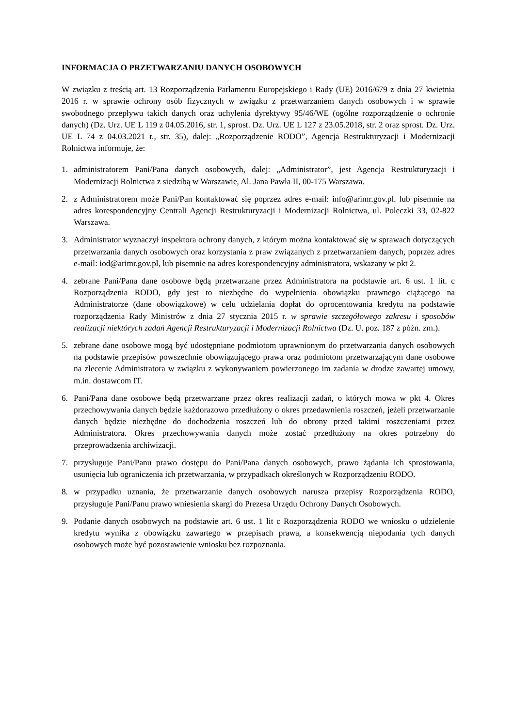INFORMACJA O PRZETWARZANIU DANYCH OSOBOWYCH
W związku z treścią art. 13 Rozporządzenia Parlamentu Europejskiego i Rady (UE) 2016/679 z dnia 27 kwietnia 2016 r. w sprawie ochrony osób fizycznych w związku z przetwarzaniem danych osobowych i w sprawie swobodnego przepływu takich danych oraz uchylenia dyrektywy 95/46/WE (ogólne rozporządzenie o ochronie danych) (Dz. Urz. UE L 119 z 04.05.2016, str. 1, sprost. Dz. Urz. UE L 127 z 23.05.2018, str. 2 oraz sprost. Dz. Urz. UE L 74 z 04.03.2021 r., str. 35), dalej: „Rozporządzenie RODO”, Agencja Restrukturyzacji i Modernizacji Rolnictwa informuje, że:
1. administratorem Pani/Pana danych osobowych, dalej: „Administrator”, jest Agencja Restrukturyzacji i Modernizacji Rolnictwa z siedzibą w Warszawie, Al. Jana Pawła II, 00-175 Warszawa.
2. z Administratorem może Pani/Pan kontaktować się poprzez adres e-mail: info@arimr.gov.pl. lub pisemnie na adres korespondencyjny Centrali Agencji Restrukturyzacji i Modernizacji Rolnictwa, ul. Poleczki 33, 02-822 Warszawa.
3. Administrator wyznaczył inspektora ochrony danych, z którym można kontaktować się w sprawach dotyczących przetwarzania danych osobowych oraz korzystania z praw związanych z przetwarzaniem danych, poprzez adres e-mail: iod@arimr.gov.pl, lub pisemnie na adres korespondencyjny administratora, wskazany w pkt 2.
4. zebrane Pani/Pana dane osobowe będą przetwarzane przez Administratora na podstawie art. 6 ust. 1 lit. c Rozporządzenia RODO, gdy jest to niezbędne do wypełnienia obowiązku prawnego ciążącego na Administratorze (dane obowiązkowe) w celu udzielania dopłat do oprocentowania kredytu na podstawie rozporządzenia Rady Ministrów z dnia 27 stycznia 2015 r. w sprawie szczegółowego zakresu i sposobów realizacji niektórych zadań Agencji Restrukturyzacji i Modernizacji Rolnictwa (Dz. U. poz. 187 z późn. zm.).
5. zebrane dane osobowe mogą być udostępniane podmiotom uprawnionym do przetwarzania danych osobowych na podstawie przepisów powszechnie obowiązującego prawa oraz podmiotom przetwarzającym dane osobowe na zlecenie Administratora w związku z wykonywaniem powierzonego im zadania w drodze zawartej umowy, m.in. dostawcom IT.
6. Pani/Pana dane osobowe będą przetwarzane przez okres realizacji zadań, o których mowa w pkt 4. Okres przechowywania danych będzie każdorazowo przedłużony o okres przedawnienia roszczeń, jeżeli przetwarzanie danych będzie niezbędne do dochodzenia roszczeń lub do obrony przed takimi roszczeniami przez Administratora. Okres przechowywania danych może zostać przedłużony na okres potrzebny do przeprowadzenia archiwizacji.
7. przysługuje Pani/Panu prawo dostępu do Pani/Pana danych osobowych, prawo żądania ich sprostowania, usunięcia lub ograniczenia ich przetwarzania, w przypadkach określonych w Rozporządzeniu RODO.
8. w przypadku uznania, że przetwarzanie danych osobowych narusza przepisy Rozporządzenia RODO, przysługuje Pani/Panu prawo wniesienia skargi do Prezesa Urzędu Ochrony Danych Osobowych.
9. Podanie danych osobowych na podstawie art. 6 ust. 1 lit c Rozporządzenia RODO we wniosku o udzielenie kredytu wynika z obowiązku zawartego w przepisach prawa, a konsekwencją niepodania tych danych osobowych może być pozostawienie wniosku bez rozpoznania.